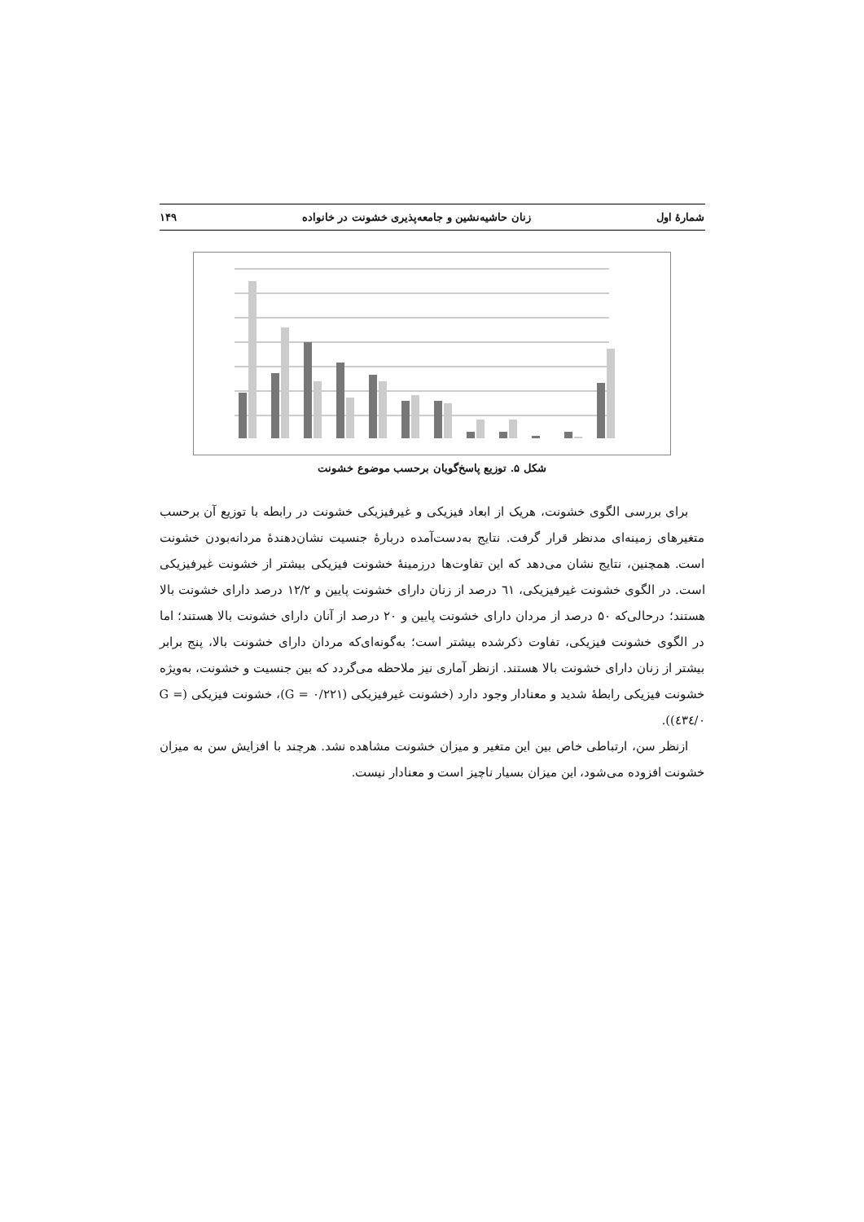شمارهٔ اول زنان حاشیه‌نشین و جامعه‌پذیری خشونت در خانواده ۱۴۹
شکل ۵. توزیع پاسخ‌گویان برحسب موضوع خشونت
برای بررسی الگوی خشونت، هریک از ابعاد فیزیکی و غیرفیزیکی خشونت در رابطه با توزیع آن برحسب متغیرهای زمینه‌ای مدنظر قرار گرفت. نتایج به‌دست‌آمده دربارهٔ جنسیت نشان‌دهندهٔ مردانه‌بودن خشونت است. همچنین، نتایج نشان می‌دهد که این تفاوت‌ها درزمینهٔ خشونت فیزیکی بیشتر از خشونت غیرفیزیکی است. در الگوی خشونت غیرفیزیکی، ٦١ درصد از زنان دارای خشونت پایین و ۱۲/۲ درصد دارای خشونت بالا هستند؛ درحالی‌که ۵۰ درصد از مردان دارای خشونت پایین و ۲۰ درصد از آنان دارای خشونت بالا هستند؛ اما در الگوی خشونت فیزیکی، تفاوت ذکرشده بیشتر است؛ به‌گونه‌ای‌که مردان دارای خشونت بالا، پنج برابر بیشتر از زنان دارای خشونت بالا هستند. ازنظر آماری نیز ملاحظه می‌گردد که بین جنسیت و خشونت، به‌ویژه خشونت فیزیکی رابطهٔ شدید و معنادار وجود دارد (خشونت غیرفیزیکی (G = ۰/۲۲۱)، خشونت فیزیکی (G = ۰/٤۳٤)).
ازنظر سن، ارتباطی خاص بین این متغیر و میزان خشونت مشاهده نشد. هرچند با افزایش سن به میزان خشونت افزوده می‌شود، این میزان بسیار ناچیز است و معنادار نیست.